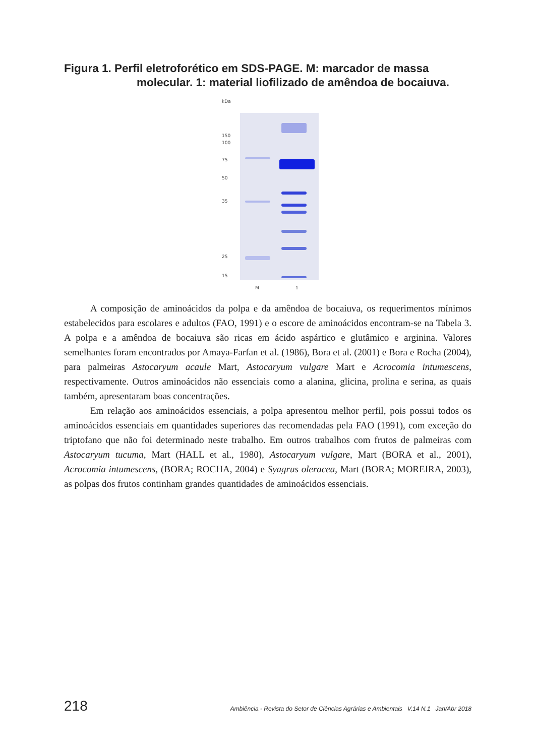Figura 1. Perfil eletroforético em SDS-PAGE. M: marcador de massa
molecular. 1: material liofilizado de amêndoa de bocaiuva.
kDa
150
100
75
50
35
25
15
M 1
A composição de aminoácidos da polpa e da amêndoa de bocaiuva, os requerimentos mínimos estabelecidos para escolares e adultos (FAO, 1991) e o escore de aminoácidos encontram-se na Tabela 3. A polpa e a amêndoa de bocaiuva são ricas em ácido aspártico e glutâmico e arginina. Valores semelhantes foram encontrados por Amaya-Farfan et al. (1986), Bora et al. (2001) e Bora e Rocha (2004), para palmeiras Astocaryum acaule Mart, Astocaryum vulgare Mart e Acrocomia intumescens, respectivamente. Outros aminoácidos não essenciais como a alanina, glicina, prolina e serina, as quais também, apresentaram boas concentrações.
Em relação aos aminoácidos essenciais, a polpa apresentou melhor perfil, pois possui todos os aminoácidos essenciais em quantidades superiores das recomendadas pela FAO (1991), com exceção do triptofano que não foi determinado neste trabalho. Em outros trabalhos com frutos de palmeiras com Astocaryum tucuma, Mart (HALL et al., 1980), Astocaryum vulgare, Mart (BORA et al., 2001), Acrocomia intumescens, (BORA; ROCHA, 2004) e Syagrus oleracea, Mart (BORA; MOREIRA, 2003), as polpas dos frutos continham grandes quantidades de aminoácidos essenciais.
218 Ambiência - Revista do Setor de Ciências Agrárias e Ambientais V.14 N.1 Jan/Abr 2018